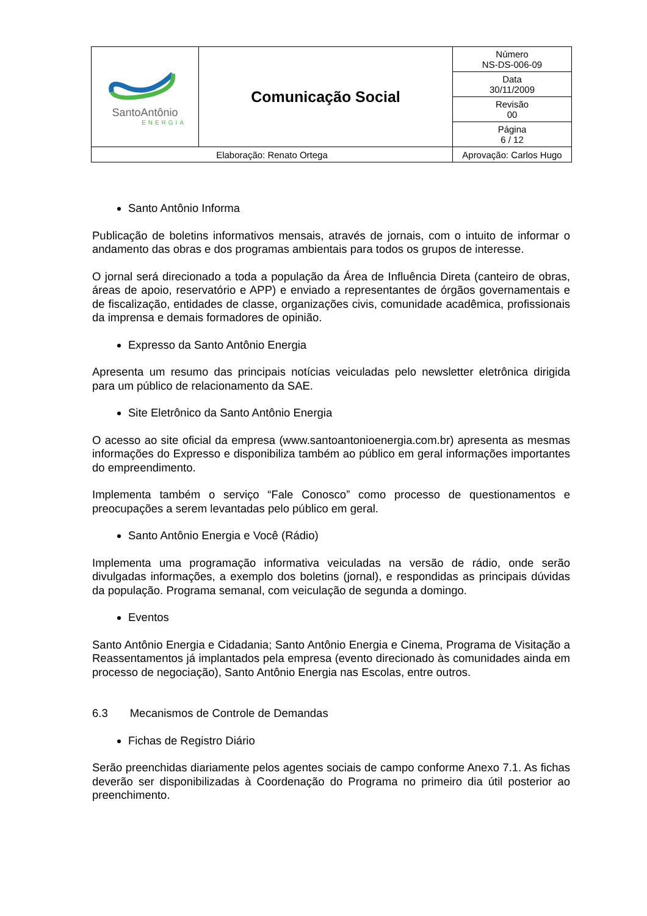| SantoAntônio ENERGIA | Comunicação Social | | Número NS-DS-006-09 |
| | | | Data 30/11/2009 |
| | | | Revisão 00 |
| | | | Página 6 / 12 |
| Elaboração: Renato Ortega | | Aprovação: Carlos Hugo | |
Santo Antônio Informa
Publicação de boletins informativos mensais, através de jornais, com o intuito de informar o andamento das obras e dos programas ambientais para todos os grupos de interesse.
O jornal será direcionado a toda a população da Área de Influência Direta (canteiro de obras, áreas de apoio, reservatório e APP) e enviado a representantes de órgãos governamentais e de fiscalização, entidades de classe, organizações civis, comunidade acadêmica, profissionais da imprensa e demais formadores de opinião.
Expresso da Santo Antônio Energia
Apresenta um resumo das principais notícias veiculadas pelo newsletter eletrônica dirigida para um público de relacionamento da SAE.
Site Eletrônico da Santo Antônio Energia
O acesso ao site oficial da empresa (www.santoantonioenergia.com.br) apresenta as mesmas informações do Expresso e disponibiliza também ao público em geral informações importantes do empreendimento.
Implementa também o serviço “Fale Conosco” como processo de questionamentos e preocupações a serem levantadas pelo público em geral.
Santo Antônio Energia e Você (Rádio)
Implementa uma programação informativa veiculadas na versão de rádio, onde serão divulgadas informações, a exemplo dos boletins (jornal), e respondidas as principais dúvidas da população. Programa semanal, com veiculação de segunda a domingo.
Eventos
Santo Antônio Energia e Cidadania; Santo Antônio Energia e Cinema, Programa de Visitação a Reassentamentos já implantados pela empresa (evento direcionado às comunidades ainda em processo de negociação), Santo Antônio Energia nas Escolas, entre outros.
6.3 Mecanismos de Controle de Demandas
Fichas de Registro Diário
Serão preenchidas diariamente pelos agentes sociais de campo conforme Anexo 7.1. As fichas deverão ser disponibilizadas à Coordenação do Programa no primeiro dia útil posterior ao preenchimento.